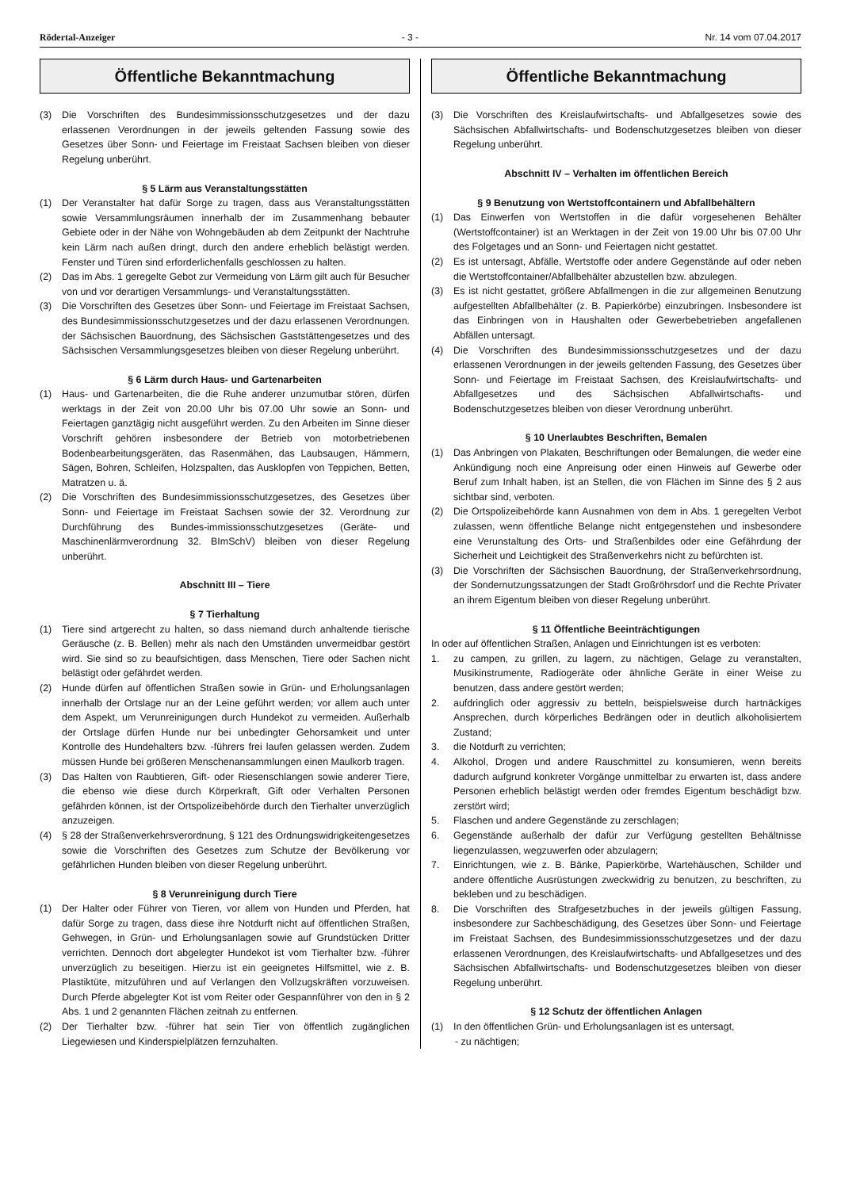Rödertal-Anzeiger - 3 - Nr. 14 vom 07.04.2017
Öffentliche Bekanntmachung
(3) Die Vorschriften des Bundesimmissionsschutzgesetzes und der dazu erlassenen Verordnungen in der jeweils geltenden Fassung sowie des Gesetzes über Sonn- und Feiertage im Freistaat Sachsen bleiben von dieser Regelung unberührt.
§ 5 Lärm aus Veranstaltungsstätten
(1) Der Veranstalter hat dafür Sorge zu tragen, dass aus Veranstaltungsstätten sowie Versammlungsräumen innerhalb der im Zusammenhang bebauter Gebiete oder in der Nähe von Wohngebäuden ab dem Zeitpunkt der Nachtruhe kein Lärm nach außen dringt, durch den andere erheblich belästigt werden. Fenster und Türen sind erforderlichenfalls geschlossen zu halten.
(2) Das im Abs. 1 geregelte Gebot zur Vermeidung von Lärm gilt auch für Besucher von und vor derartigen Versammlungs- und Veranstaltungsstätten.
(3) Die Vorschriften des Gesetzes über Sonn- und Feiertage im Freistaat Sachsen, des Bundesimmissionsschutzgesetzes und der dazu erlassenen Verordnungen. der Sächsischen Bauordnung, des Sächsischen Gaststättengesetzes und des Sächsischen Versammlungsgesetzes bleiben von dieser Regelung unberührt.
§ 6 Lärm durch Haus- und Gartenarbeiten
(1) Haus- und Gartenarbeiten, die die Ruhe anderer unzumutbar stören, dürfen werktags in der Zeit von 20.00 Uhr bis 07.00 Uhr sowie an Sonn- und Feiertagen ganztägig nicht ausgeführt werden. Zu den Arbeiten im Sinne dieser Vorschrift gehören insbesondere der Betrieb von motorbetriebenen Bodenbearbeitungsgeräten, das Rasenmähen, das Laubsaugen, Hämmern, Sägen, Bohren, Schleifen, Holzspalten, das Ausklopfen von Teppichen, Betten, Matratzen u. ä.
(2) Die Vorschriften des Bundesimmissionsschutzgesetzes, des Gesetzes über Sonn- und Feiertage im Freistaat Sachsen sowie der 32. Verordnung zur Durchführung des Bundes-immissionsschutzgesetzes (Geräte- und Maschinenlärmverordnung 32. BImSchV) bleiben von dieser Regelung unberührt.
Abschnitt III – Tiere
§ 7 Tierhaltung
(1) Tiere sind artgerecht zu halten, so dass niemand durch anhaltende tierische Geräusche (z. B. Bellen) mehr als nach den Umständen unvermeidbar gestört wird. Sie sind so zu beaufsichtigen, dass Menschen, Tiere oder Sachen nicht belästigt oder gefährdet werden.
(2) Hunde dürfen auf öffentlichen Straßen sowie in Grün- und Erholungsanlagen innerhalb der Ortslage nur an der Leine geführt werden; vor allem auch unter dem Aspekt, um Verunreinigungen durch Hundekot zu vermeiden. Außerhalb der Ortslage dürfen Hunde nur bei unbedingter Gehorsamkeit und unter Kontrolle des Hundehalters bzw. -führers frei laufen gelassen werden. Zudem müssen Hunde bei größeren Menschenansammlungen einen Maulkorb tragen.
(3) Das Halten von Raubtieren, Gift- oder Riesenschlangen sowie anderer Tiere, die ebenso wie diese durch Körperkraft, Gift oder Verhalten Personen gefährden können, ist der Ortspolizeibehörde durch den Tierhalter unverzüglich anzuzeigen.
(4) § 28 der Straßenverkehrsverordnung, § 121 des Ordnungswidrigkeitengesetzes sowie die Vorschriften des Gesetzes zum Schutze der Bevölkerung vor gefährlichen Hunden bleiben von dieser Regelung unberührt.
§ 8 Verunreinigung durch Tiere
(1) Der Halter oder Führer von Tieren, vor allem von Hunden und Pferden, hat dafür Sorge zu tragen, dass diese ihre Notdurft nicht auf öffentlichen Straßen, Gehwegen, in Grün- und Erholungsanlagen sowie auf Grundstücken Dritter verrichten. Dennoch dort abgelegter Hundekot ist vom Tierhalter bzw. -führer unverzüglich zu beseitigen. Hierzu ist ein geeignetes Hilfsmittel, wie z. B. Plastiktüte, mitzuführen und auf Verlangen den Vollzugskräften vorzuweisen. Durch Pferde abgelegter Kot ist vom Reiter oder Gespannführer von den in § 2 Abs. 1 und 2 genannten Flächen zeitnah zu entfernen.
(2) Der Tierhalter bzw. -führer hat sein Tier von öffentlich zugänglichen Liegewiesen und Kinderspielplätzen fernzuhalten.
Öffentliche Bekanntmachung
(3) Die Vorschriften des Kreislaufwirtschafts- und Abfallgesetzes sowie des Sächsischen Abfallwirtschafts- und Bodenschutzgesetzes bleiben von dieser Regelung unberührt.
Abschnitt IV – Verhalten im öffentlichen Bereich
§ 9 Benutzung von Wertstoffcontainern und Abfallbehältern
(1) Das Einwerfen von Wertstoffen in die dafür vorgesehenen Behälter (Wertstoffcontainer) ist an Werktagen in der Zeit von 19.00 Uhr bis 07.00 Uhr des Folgetages und an Sonn- und Feiertagen nicht gestattet.
(2) Es ist untersagt, Abfälle, Wertstoffe oder andere Gegenstände auf oder neben die Wertstoffcontainer/Abfallbehälter abzustellen bzw. abzulegen.
(3) Es ist nicht gestattet, größere Abfallmengen in die zur allgemeinen Benutzung aufgestellten Abfallbehälter (z. B. Papierkörbe) einzubringen. Insbesondere ist das Einbringen von in Haushalten oder Gewerbebetrieben angefallenen Abfällen untersagt.
(4) Die Vorschriften des Bundesimmissionsschutzgesetzes und der dazu erlassenen Verordnungen in der jeweils geltenden Fassung, des Gesetzes über Sonn- und Feiertage im Freistaat Sachsen, des Kreislaufwirtschafts- und Abfallgesetzes und des Sächsischen Abfallwirtschafts- und Bodenschutzgesetzes bleiben von dieser Verordnung unberührt.
§ 10 Unerlaubtes Beschriften, Bemalen
(1) Das Anbringen von Plakaten, Beschriftungen oder Bemalungen, die weder eine Ankündigung noch eine Anpreisung oder einen Hinweis auf Gewerbe oder Beruf zum Inhalt haben, ist an Stellen, die von Flächen im Sinne des § 2 aus sichtbar sind, verboten.
(2) Die Ortspolizeibehörde kann Ausnahmen von dem in Abs. 1 geregelten Verbot zulassen, wenn öffentliche Belange nicht entgegenstehen und insbesondere eine Verunstaltung des Orts- und Straßenbildes oder eine Gefährdung der Sicherheit und Leichtigkeit des Straßenverkehrs nicht zu befürchten ist.
(3) Die Vorschriften der Sächsischen Bauordnung, der Straßenverkehrsordnung, der Sondernutzungssatzungen der Stadt Großröhrsdorf und die Rechte Privater an ihrem Eigentum bleiben von dieser Regelung unberührt.
§ 11 Öffentliche Beeinträchtigungen
In oder auf öffentlichen Straßen, Anlagen und Einrichtungen ist es verboten:
1. zu campen, zu grillen, zu lagern, zu nächtigen, Gelage zu veranstalten, Musikinstrumente, Radiogeräte oder ähnliche Geräte in einer Weise zu benutzen, dass andere gestört werden;
2. aufdringlich oder aggressiv zu betteln, beispielsweise durch hartnäckiges Ansprechen, durch körperliches Bedrängen oder in deutlich alkoholisiertem Zustand;
3. die Notdurft zu verrichten;
4. Alkohol, Drogen und andere Rauschmittel zu konsumieren, wenn bereits dadurch aufgrund konkreter Vorgänge unmittelbar zu erwarten ist, dass andere Personen erheblich belästigt werden oder fremdes Eigentum beschädigt bzw. zerstört wird;
5. Flaschen und andere Gegenstände zu zerschlagen;
6. Gegenstände außerhalb der dafür zur Verfügung gestellten Behältnisse liegenzulassen, wegzuwerfen oder abzulagern;
7. Einrichtungen, wie z. B. Bänke, Papierkörbe, Wartehäuschen, Schilder und andere öffentliche Ausrüstungen zweckwidrig zu benutzen, zu beschriften, zu bekleben und zu beschädigen.
8. Die Vorschriften des Strafgesetzbuches in der jeweils gültigen Fassung, insbesondere zur Sachbeschädigung, des Gesetzes über Sonn- und Feiertage im Freistaat Sachsen, des Bundesimmissionsschutzgesetzes und der dazu erlassenen Verordnungen, des Kreislaufwirtschafts- und Abfallgesetzes und des Sächsischen Abfallwirtschafts- und Bodenschutzgesetzes bleiben von dieser Regelung unberührt.
§ 12 Schutz der öffentlichen Anlagen
(1) In den öffentlichen Grün- und Erholungsanlagen ist es untersagt,
- zu nächtigen;